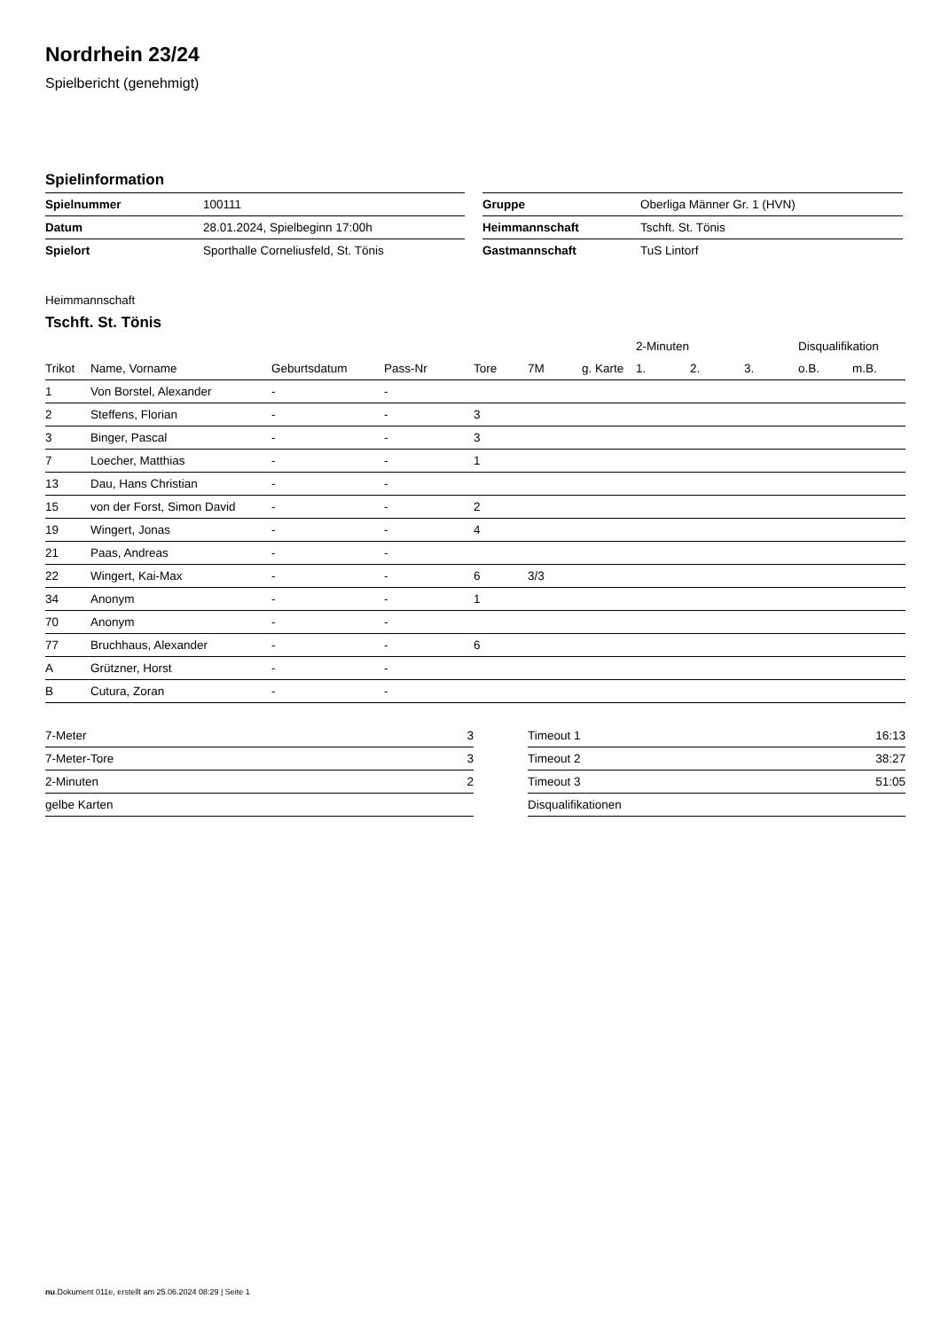Nordrhein 23/24
Spielbericht (genehmigt)
Spielinformation
| Spielnummer | 100111 |
| Datum | 28.01.2024, Spielbeginn 17:00h |
| Spielort | Sporthalle Corneliusfeld, St. Tönis |
| Gruppe | Oberliga Männer Gr. 1 (HVN) |
| Heimmannschaft | Tschft. St. Tönis |
| Gastmannschaft | TuS Lintorf |
Heimmannschaft
Tschft. St. Tönis
| | | | | | | | 2-Minuten | | | Disqualifikation | |
| --- | --- | --- | --- | --- | --- | --- | --- | --- | --- | --- | --- |
| Trikot | Name, Vorname | Geburtsdatum | Pass-Nr | Tore | 7M | g. Karte | 1. | 2. | 3. | o.B. | m.B. |
| 1 | Von Borstel, Alexander | - | - | | | | | | | | |
| 2 | Steffens, Florian | - | - | 3 | | | | | | | |
| 3 | Binger, Pascal | - | - | 3 | | | | | | | |
| 7 | Loecher, Matthias | - | - | 1 | | | | | | | |
| 13 | Dau, Hans Christian | - | - | | | | | | | | |
| 15 | von der Forst, Simon David | - | - | 2 | | | | | | | |
| 19 | Wingert, Jonas | - | - | 4 | | | | | | | |
| 21 | Paas, Andreas | - | - | | | | | | | | |
| 22 | Wingert, Kai-Max | - | - | 6 | 3/3 | | | | | | |
| 34 | Anonym | - | - | 1 | | | | | | | |
| 70 | Anonym | - | - | | | | | | | | |
| 77 | Bruchhaus, Alexander | - | - | 6 | | | | | | | |
| A | Grützner, Horst | - | - | | | | | | | | |
| B | Cutura, Zoran | - | - | | | | | | | | |
| 7-Meter | 3 |
| 7-Meter-Tore | 3 |
| 2-Minuten | 2 |
| gelbe Karten | |
| Timeout 1 | 16:13 |
| Timeout 2 | 38:27 |
| Timeout 3 | 51:05 |
| Disqualifikationen | |
nu.Dokument 011e, erstellt am 25.06.2024 08:29 | Seite 1